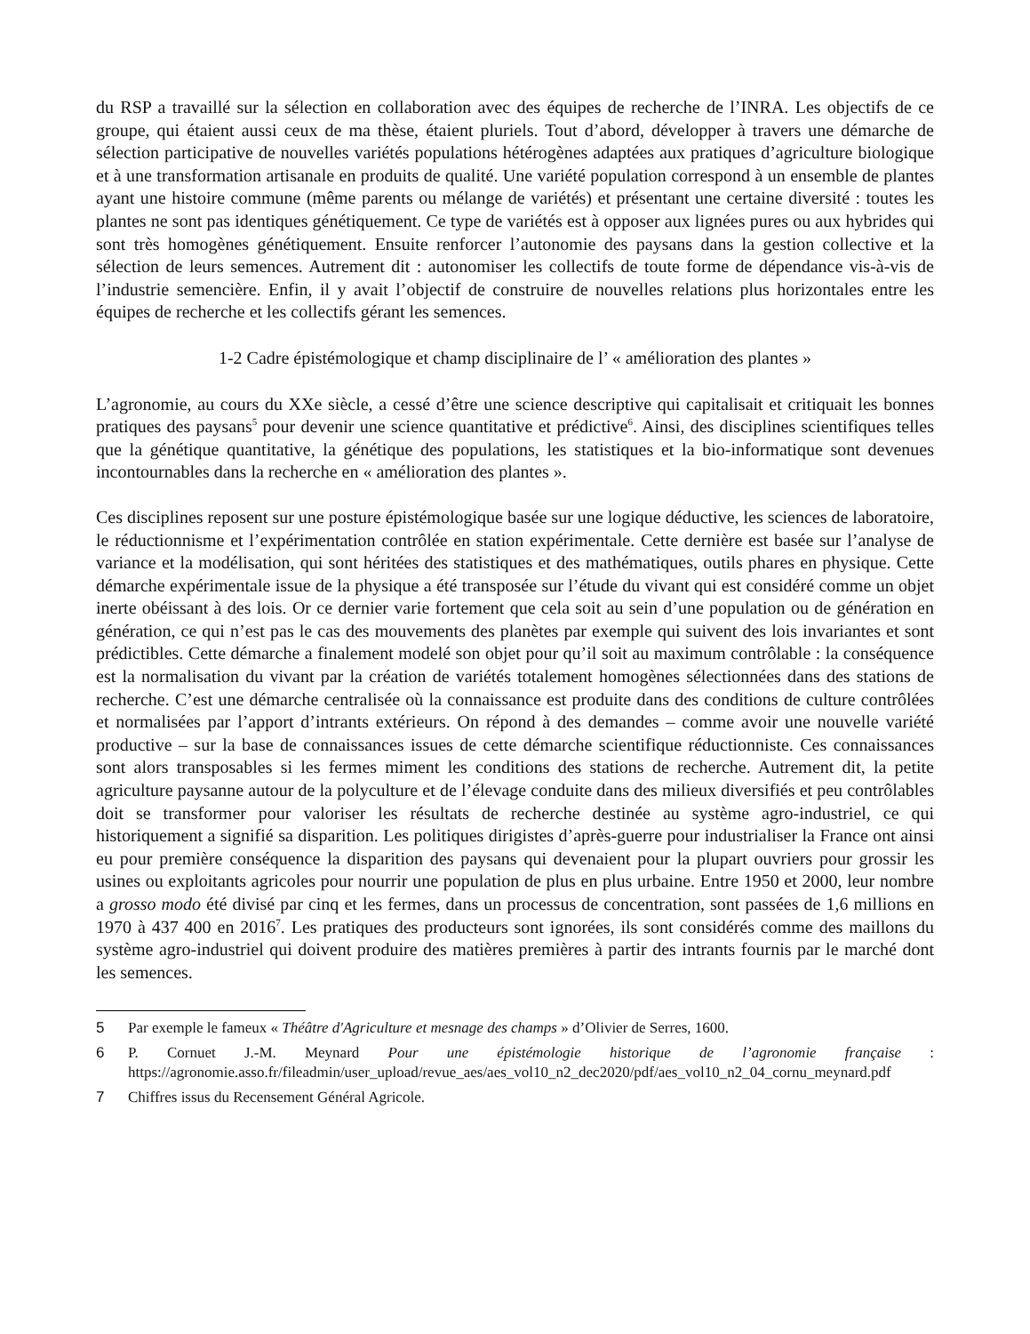du RSP a travaillé sur la sélection en collaboration avec des équipes de recherche de l’INRA. Les objectifs de ce groupe, qui étaient aussi ceux de ma thèse, étaient pluriels. Tout d’abord, développer à travers une démarche de sélection participative de nouvelles variétés populations hétérogènes adaptées aux pratiques d’agriculture biologique et à une transformation artisanale en produits de qualité. Une variété population correspond à un ensemble de plantes ayant une histoire commune (même parents ou mélange de variétés) et présentant une certaine diversité : toutes les plantes ne sont pas identiques génétiquement. Ce type de variétés est à opposer aux lignées pures ou aux hybrides qui sont très homogènes génétiquement. Ensuite renforcer l’autonomie des paysans dans la gestion collective et la sélection de leurs semences. Autrement dit : autonomiser les collectifs de toute forme de dépendance vis-à-vis de l’industrie semencière. Enfin, il y avait l’objectif de construire de nouvelles relations plus horizontales entre les équipes de recherche et les collectifs gérant les semences.
1-2 Cadre épistémologique et champ disciplinaire de l’ « amélioration des plantes »
L’agronomie, au cours du XXe siècle, a cessé d’être une science descriptive qui capitalisait et critiquait les bonnes pratiques des paysans<sup>5</sup> pour devenir une science quantitative et prédictive<sup>6</sup>. Ainsi, des disciplines scientifiques telles que la génétique quantitative, la génétique des populations, les statistiques et la bio-informatique sont devenues incontournables dans la recherche en « amélioration des plantes ».
Ces disciplines reposent sur une posture épistémologique basée sur une logique déductive, les sciences de laboratoire, le réductionnisme et l’expérimentation contrôlée en station expérimentale. Cette dernière est basée sur l’analyse de variance et la modélisation, qui sont héritées des statistiques et des mathématiques, outils phares en physique. Cette démarche expérimentale issue de la physique a été transposée sur l’étude du vivant qui est considéré comme un objet inerte obéissant à des lois. Or ce dernier varie fortement que cela soit au sein d’une population ou de génération en génération, ce qui n’est pas le cas des mouvements des planètes par exemple qui suivent des lois invariantes et sont prédictibles. Cette démarche a finalement modelé son objet pour qu’il soit au maximum contrôlable : la conséquence est la normalisation du vivant par la création de variétés totalement homogènes sélectionnées dans des stations de recherche. C’est une démarche centralisée où la connaissance est produite dans des conditions de culture contrôlées et normalisées par l’apport d’intrants extérieurs. On répond à des demandes – comme avoir une nouvelle variété productive – sur la base de connaissances issues de cette démarche scientifique réductionniste. Ces connaissances sont alors transposables si les fermes miment les conditions des stations de recherche. Autrement dit, la petite agriculture paysanne autour de la polyculture et de l’élevage conduite dans des milieux diversifiés et peu contrôlables doit se transformer pour valoriser les résultats de recherche destinée au système agro-industriel, ce qui historiquement a signifié sa disparition. Les politiques dirigistes d’après-guerre pour industrialiser la France ont ainsi eu pour première conséquence la disparition des paysans qui devenaient pour la plupart ouvriers pour grossir les usines ou exploitants agricoles pour nourrir une population de plus en plus urbaine. Entre 1950 et 2000, leur nombre a grosso modo été divisé par cinq et les fermes, dans un processus de concentration, sont passées de 1,6 millions en 1970 à 437 400 en 2016<sup>7</sup>. Les pratiques des producteurs sont ignorées, ils sont considérés comme des maillons du système agro-industriel qui doivent produire des matières premières à partir des intrants fournis par le marché dont les semences.
5 Par exemple le fameux « Théâtre d'Agriculture et mesnage des champs » d’Olivier de Serres, 1600.
6 P. Cornuet J.-M. Meynard Pour une épistémologie historique de l’agronomie française : https://agronomie.asso.fr/fileadmin/user_upload/revue_aes/aes_vol10_n2_dec2020/pdf/aes_vol10_n2_04_cornu_meynard.pdf
7 Chiffres issus du Recensement Général Agricole.